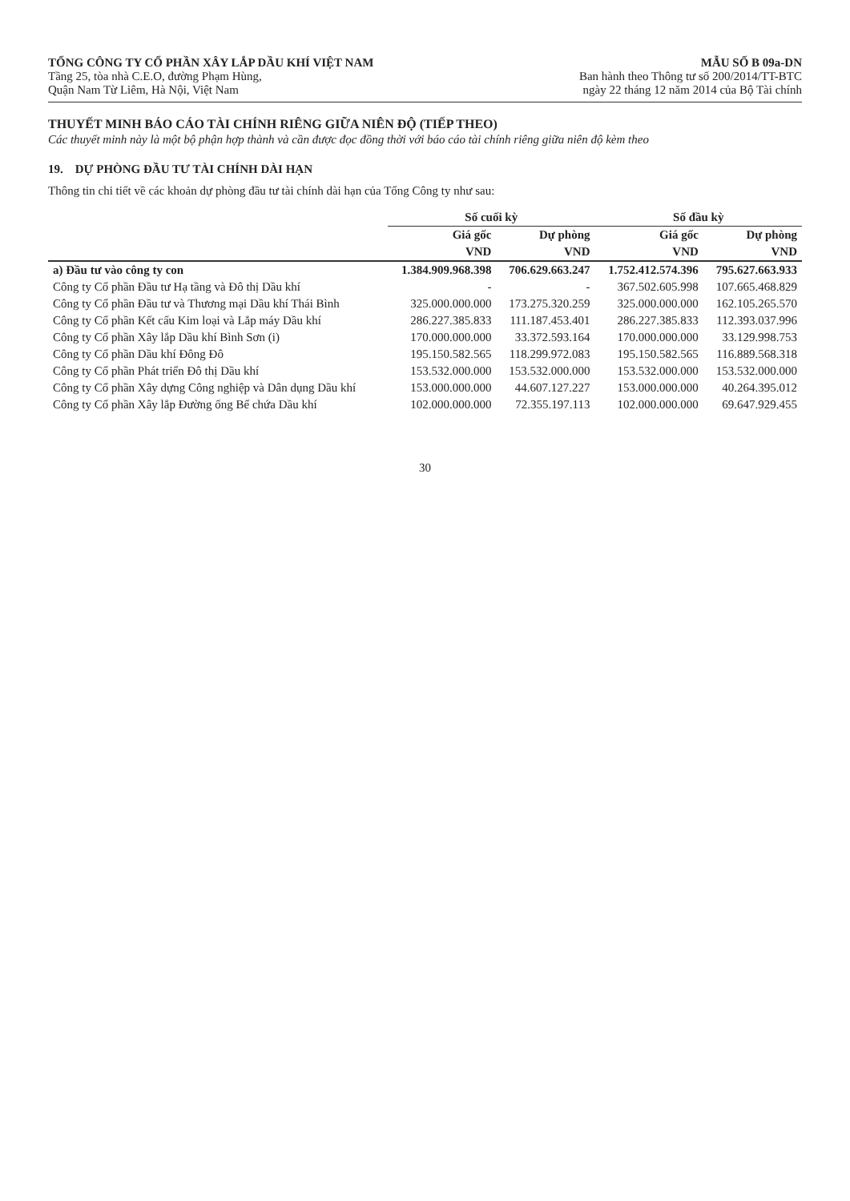TỔNG CÔNG TY CỔ PHẦN XÂY LẮP DẦU KHÍ VIỆT NAM
Tầng 25, tòa nhà C.E.O, đường Phạm Hùng,
Quận Nam Từ Liêm, Hà Nội, Việt Nam
MẪU SỐ B 09a-DN
Ban hành theo Thông tư số 200/2014/TT-BTC
ngày 22 tháng 12 năm 2014 của Bộ Tài chính
THUYẾT MINH BÁO CÁO TÀI CHÍNH RIÊNG GIỮA NIÊN ĐỘ (TIẾP THEO)
Các thuyết minh này là một bộ phận hợp thành và cần được đọc đồng thời với báo cáo tài chính riêng giữa niên độ kèm theo
19. DỰ PHÒNG ĐẦU TƯ TÀI CHÍNH DÀI HẠN
Thông tin chi tiết về các khoản dự phòng đầu tư tài chính dài hạn của Tổng Công ty như sau:
| | Số cuối kỳ | | Số đầu kỳ | |
| --- | --- | --- | --- | --- |
| | Giá gốc | Dự phòng | Giá gốc | Dự phòng |
| | VND | VND | VND | VND |
| a) Đầu tư vào công ty con | 1.384.909.968.398 | 706.629.663.247 | 1.752.412.574.396 | 795.627.663.933 |
| Công ty Cổ phần Đầu tư Hạ tầng và Đô thị Dầu khí | - | - | 367.502.605.998 | 107.665.468.829 |
| Công ty Cổ phần Đầu tư và Thương mại Dầu khí Thái Bình | 325.000.000.000 | 173.275.320.259 | 325.000.000.000 | 162.105.265.570 |
| Công ty Cổ phần Kết cấu Kim loại và Lắp máy Dầu khí | 286.227.385.833 | 111.187.453.401 | 286.227.385.833 | 112.393.037.996 |
| Công ty Cổ phần Xây lắp Dầu khí Bình Sơn (i) | 170.000.000.000 | 33.372.593.164 | 170.000.000.000 | 33.129.998.753 |
| Công ty Cổ phần Dầu khí Đông Đô | 195.150.582.565 | 118.299.972.083 | 195.150.582.565 | 116.889.568.318 |
| Công ty Cổ phần Phát triển Đô thị Dầu khí | 153.532.000.000 | 153.532.000.000 | 153.532.000.000 | 153.532.000.000 |
| Công ty Cổ phần Xây dựng Công nghiệp và Dân dụng Dầu khí | 153.000.000.000 | 44.607.127.227 | 153.000.000.000 | 40.264.395.012 |
| Công ty Cổ phần Xây lắp Đường ống Bể chứa Dầu khí | 102.000.000.000 | 72.355.197.113 | 102.000.000.000 | 69.647.929.455 |
30